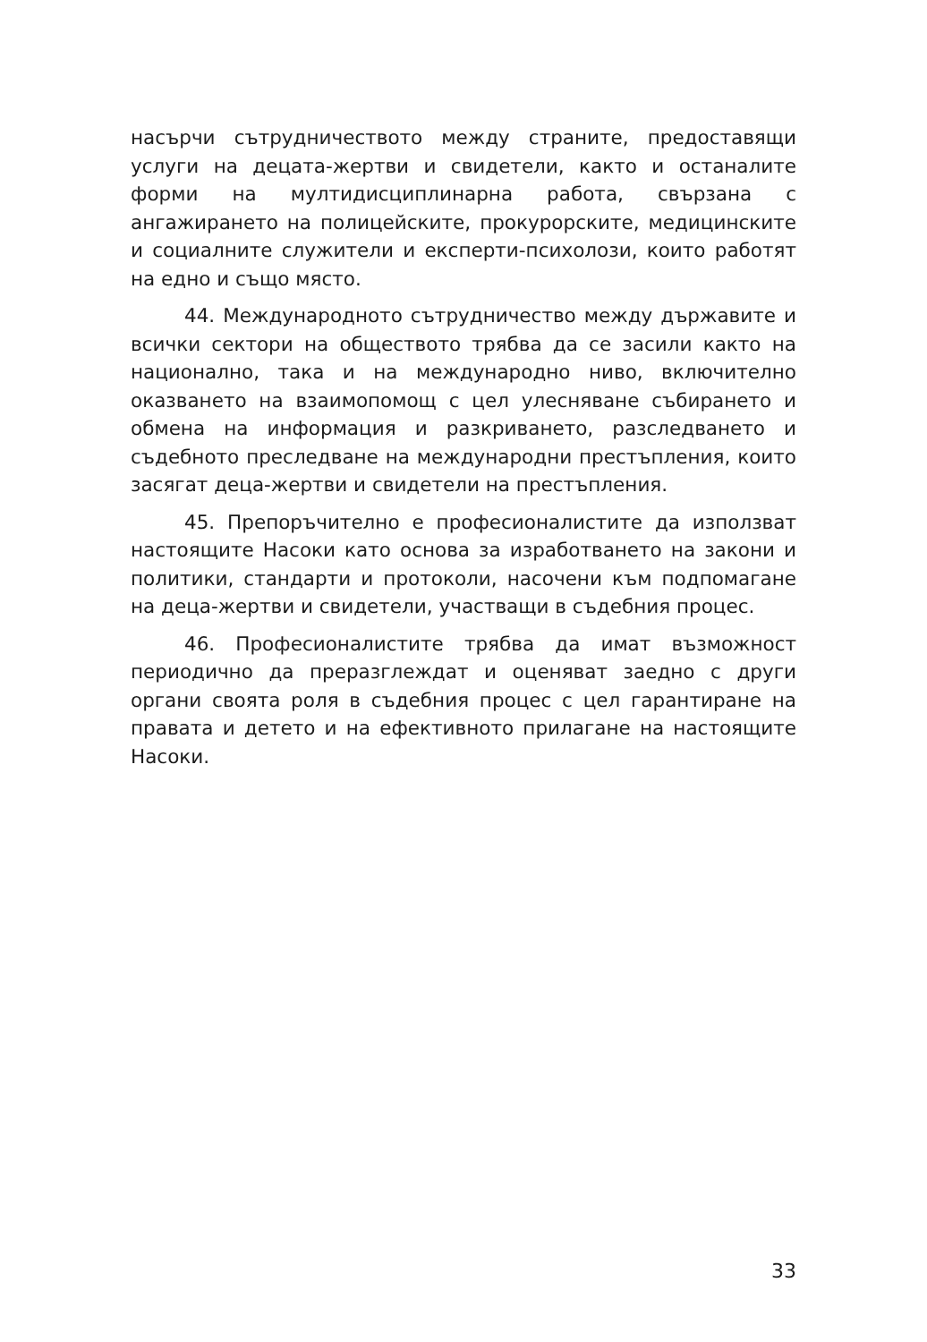насърчи сътрудничеството между страните, предоставящи услуги на децата-жертви и свидетели, както и останалите форми на мултидисциплинарна работа, свързана с ангажирането на полицейските, прокурорските, медицинските и социалните служители и експерти-психолози, които работят на едно и също място.
44. Международното сътрудничество между държавите и всички сектори на обществото трябва да се засили както на национално, така и на международно ниво, включително оказването на взаимопомощ с цел улесняване събирането и обмена на информация и разкриването, разследването и съдебното преследване на международни престъпления, които засягат деца-жертви и свидетели на престъпления.
45. Препоръчително е професионалистите да използват настоящите Насоки като основа за изработването на закони и политики, стандарти и протоколи, насочени към подпомагане на деца-жертви и свидетели, участващи в съдебния процес.
46. Професионалистите трябва да имат възможност периодично да преразглеждат и оценяват заедно с други органи своята роля в съдебния процес с цел гарантиране на правата и детето и на ефективното прилагане на настоящите Насоки.
33